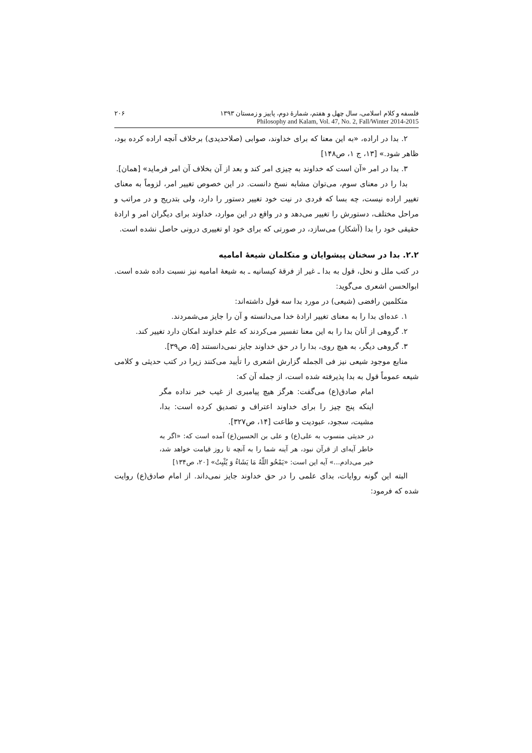۲۰۶ فلسفه و کلام اسلامی، سال چهل و هفتم، شمارهٔ دوم، پاییز و زمستان ۱۳۹۳
Philosophy and Kalam, Vol. 47, No. 2, Fall/Winter 2014-2015
۲. بدا در اراده، «به این معنا که برای خداوند، صوابی (صلاحدیدی) برخلاف آنچه اراده کرده بود، ظاهر شود.» [۱۳، ج ۱، ص۱۴۸]
۳. بدا در امر «آن است که خداوند به چیزی امر کند و بعد از آن بخلاف آن امر فرماید» [همان].
بدا را در معنای سوم، می‌توان مشابه نسخ دانست. در این خصوص تغییر امر، لزوماً به معنای تغییر اراده نیست، چه بسا که فردی در نیت خود تغییر دستور را دارد، ولی بتدریج و در مراتب و مراحل مختلف، دستورش را تغییر می‌دهد و در واقع در این موارد، خداوند برای دیگران امر و ارادهٔ حقیقی خود را بدا (آشکار) می‌سازد، در صورتی که برای خود او تغییری درونی حاصل نشده است.
۲.۲. بدا در سخنان پیشوایان و متکلمان شیعهٔ امامیه
در کتب ملل و نحل، قول به بدا ـ غیر از فرقهٔ کیسانیه ـ به شیعهٔ امامیه نیز نسبت داده شده است. ابوالحسن اشعری می‌گوید:
متکلمین رافضی (شیعی) در مورد بدا سه قول داشته‌اند:
۱. عده‌ای بدا را به معنای تغییر ارادهٔ خدا می‌دانسته و آن را جایز می‌شمردند.
۲. گروهی از آنان بدا را به این معنا تفسیر می‌کردند که علم خداوند امکان دارد تغییر کند.
۳. گروهی دیگر، به هیچ روی، بدا را در حق خداوند جایز نمی‌دانستند [۵، ص۳۹].
منابع موجود شیعی نیز فی الجمله گزارش اشعری را تأیید می‌کنند زیرا در کتب حدیثی و کلامی شیعه عموماً قول به بدا پذیرفته شده است، از جمله آن که:
امام صادق(ع) می‌گفت: هرگز هیچ پیامبری از غیب خبر نداده مگر اینکه پنج چیز را برای خداوند اعتراف و تصدیق کرده است: بدا، مشیت، سجود، عبودیت و طاعت [۱۴، ص۳۲۷].
در حدیثی منسوب به علی(ع) و علی بن الحسین(ع) آمده است که: «اگر به خاطر آیه‌ای از قرآن نبود، هر آینه شما را به آنچه تا روز قیامت خواهد شد، خبر می‌دادم...» آیه این است: «يَمْحُو اللّهُ مَا يَشَاءُ وَ يُثْبِتُ» [۲۰، ص۱۳۴]
البته این گونه روایات، بدای علمی را در حق خداوند جایز نمی‌داند. از امام صادق(ع) روایت شده که فرمود: